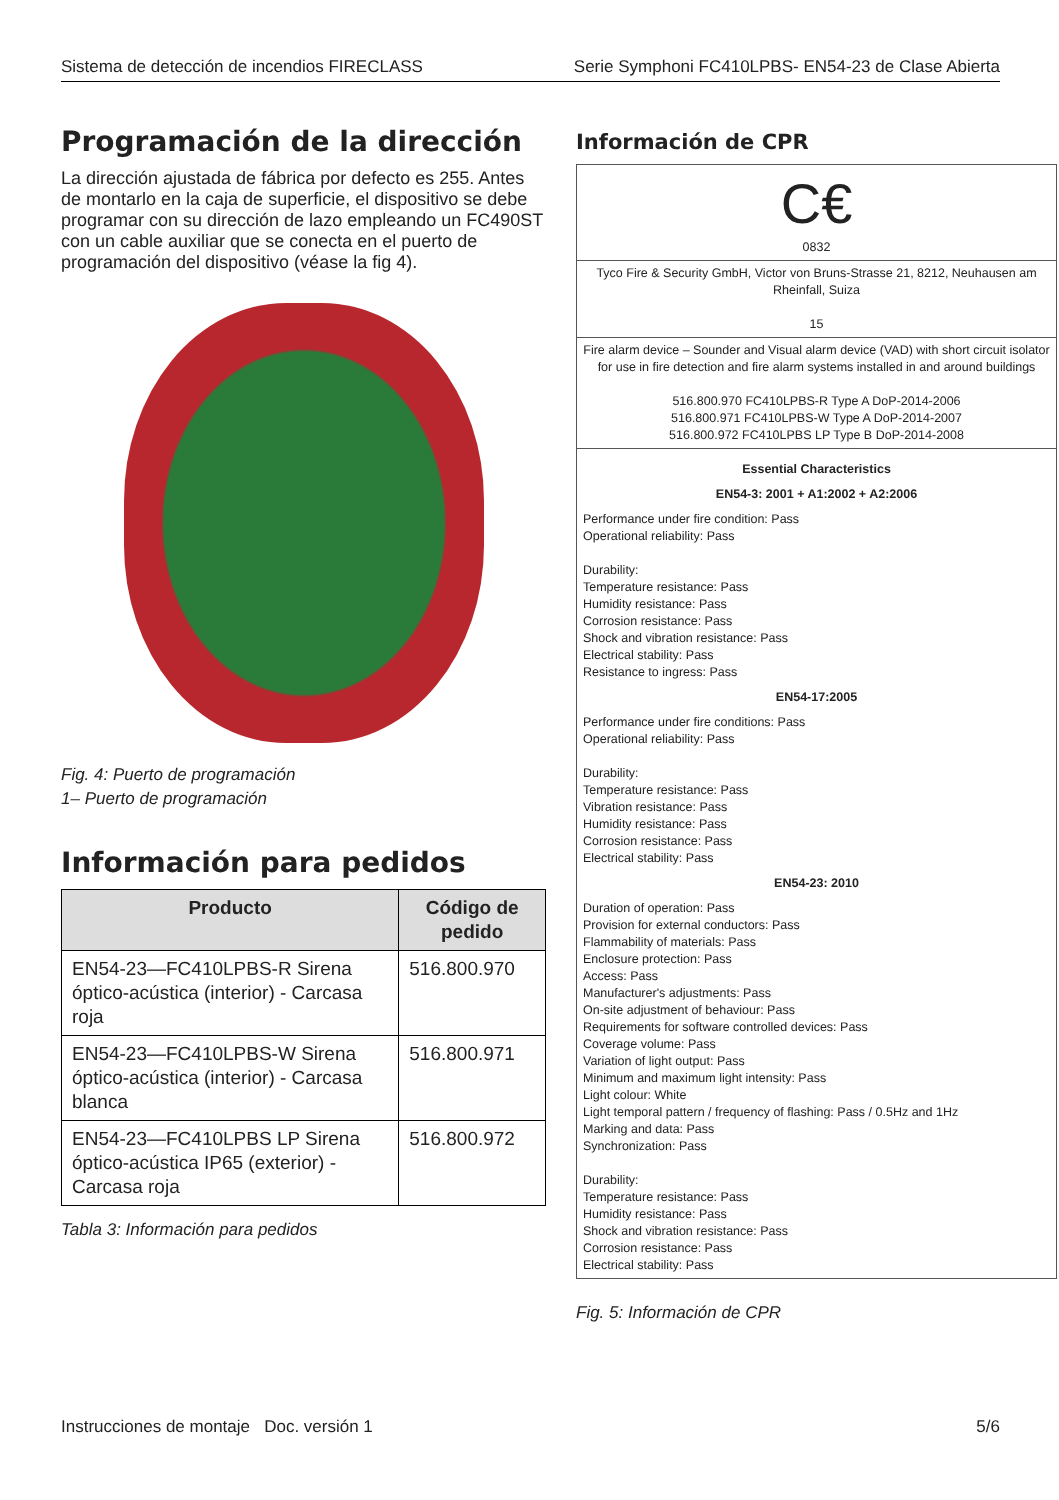Sistema de detección de incendios FIRECLASS Serie Symphoni FC410LPBS- EN54-23 de Clase Abierta
Programación de la dirección
La dirección ajustada de fábrica por defecto es 255. Antes de montarlo en la caja de superficie, el dispositivo se debe programar con su dirección de lazo empleando un FC490ST con un cable auxiliar que se conecta en el puerto de programación del dispositivo (véase la fig 4).
Fig. 4: Puerto de programación
1– Puerto de programación
Información para pedidos
| Producto | Código de pedido |
| --- | --- |
| EN54-23—FC410LPBS-R Sirena óptico-acústica (interior) - Carcasa roja | 516.800.970 |
| EN54-23—FC410LPBS-W Sirena óptico-acústica (interior) - Carcasa blanca | 516.800.971 |
| EN54-23—FC410LPBS LP Sirena óptico-acústica IP65 (exterior) - Carcasa roja | 516.800.972 |
Tabla 3: Información para pedidos
Información de CPR
C€
0832
Tyco Fire & Security GmbH, Victor von Bruns-Strasse 21, 8212, Neuhausen am Rheinfall, Suiza
15
Fire alarm device – Sounder and Visual alarm device (VAD) with short circuit isolator for use in fire detection and fire alarm systems installed in and around buildings
516.800.970 FC410LPBS-R Type A DoP-2014-2006
516.800.971 FC410LPBS-W Type A DoP-2014-2007
516.800.972 FC410LPBS LP Type B DoP-2014-2008
Essential Characteristics
EN54-3: 2001 + A1:2002 + A2:2006
Performance under fire condition: Pass
Operational reliability: Pass
Durability:
Temperature resistance: Pass
Humidity resistance: Pass
Corrosion resistance: Pass
Shock and vibration resistance: Pass
Electrical stability: Pass
Resistance to ingress: Pass
EN54-17:2005
Performance under fire conditions: Pass
Operational reliability: Pass
Durability:
Temperature resistance: Pass
Vibration resistance: Pass
Humidity resistance: Pass
Corrosion resistance: Pass
Electrical stability: Pass
EN54-23: 2010
Duration of operation: Pass
Provision for external conductors: Pass
Flammability of materials: Pass
Enclosure protection: Pass
Access: Pass
Manufacturer's adjustments: Pass
On-site adjustment of behaviour: Pass
Requirements for software controlled devices: Pass
Coverage volume: Pass
Variation of light output: Pass
Minimum and maximum light intensity: Pass
Light colour: White
Light temporal pattern / frequency of flashing: Pass / 0.5Hz and 1Hz
Marking and data: Pass
Synchronization: Pass
Durability:
Temperature resistance: Pass
Humidity resistance: Pass
Shock and vibration resistance: Pass
Corrosion resistance: Pass
Electrical stability: Pass
Fig. 5: Información de CPR
Instrucciones de montaje Doc. versión 1 5/6